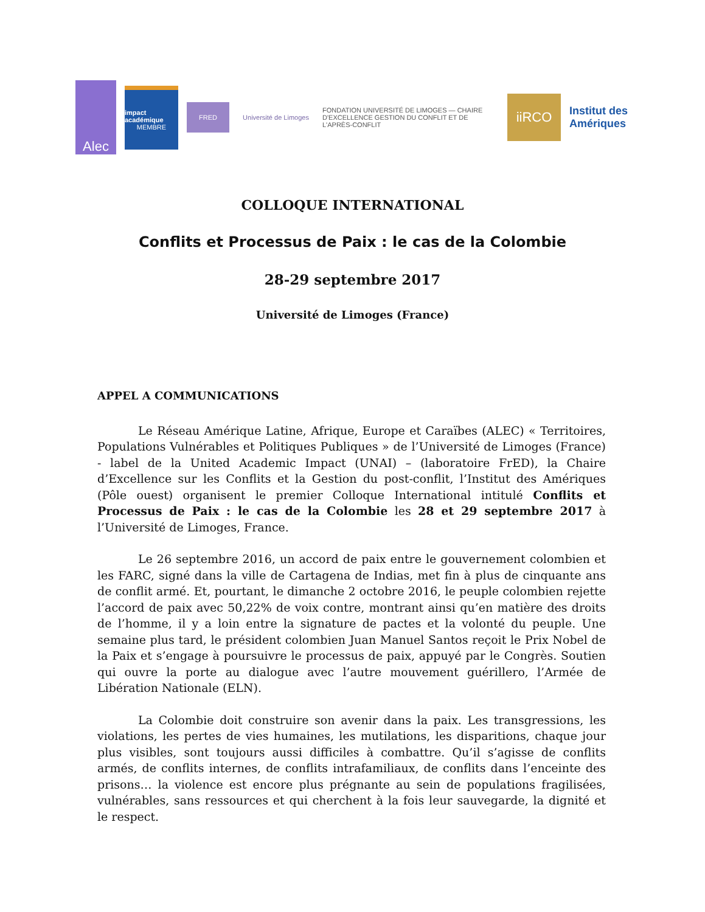Alec
impact académique
MEMBRE
FRED
Université de Limoges
FONDATION UNIVERSITÉ DE LIMOGES — CHAIRE D'EXCELLENCE GESTION DU CONFLIT ET DE L'APRÈS-CONFLIT
iiRCO
Institut des Amériques
COLLOQUE INTERNATIONAL
Conflits et Processus de Paix : le cas de la Colombie
28-29 septembre 2017
Université de Limoges (France)
APPEL A COMMUNICATIONS
Le Réseau Amérique Latine, Afrique, Europe et Caraïbes (ALEC) « Territoires, Populations Vulnérables et Politiques Publiques » de l’Université de Limoges (France) - label de la United Academic Impact (UNAI) – (laboratoire FrED), la Chaire d’Excellence sur les Conflits et la Gestion du post-conflit, l’Institut des Amériques (Pôle ouest) organisent le premier Colloque International intitulé Conflits et Processus de Paix : le cas de la Colombie les 28 et 29 septembre 2017 à l’Université de Limoges, France.
Le 26 septembre 2016, un accord de paix entre le gouvernement colombien et les FARC, signé dans la ville de Cartagena de Indias, met fin à plus de cinquante ans de conflit armé. Et, pourtant, le dimanche 2 octobre 2016, le peuple colombien rejette l’accord de paix avec 50,22% de voix contre, montrant ainsi qu’en matière des droits de l’homme, il y a loin entre la signature de pactes et la volonté du peuple. Une semaine plus tard, le président colombien Juan Manuel Santos reçoit le Prix Nobel de la Paix et s’engage à poursuivre le processus de paix, appuyé par le Congrès. Soutien qui ouvre la porte au dialogue avec l’autre mouvement guérillero, l’Armée de Libération Nationale (ELN).
La Colombie doit construire son avenir dans la paix. Les transgressions, les violations, les pertes de vies humaines, les mutilations, les disparitions, chaque jour plus visibles, sont toujours aussi difficiles à combattre. Qu’il s’agisse de conflits armés, de conflits internes, de conflits intrafamiliaux, de conflits dans l’enceinte des prisons… la violence est encore plus prégnante au sein de populations fragilisées, vulnérables, sans ressources et qui cherchent à la fois leur sauvegarde, la dignité et le respect.